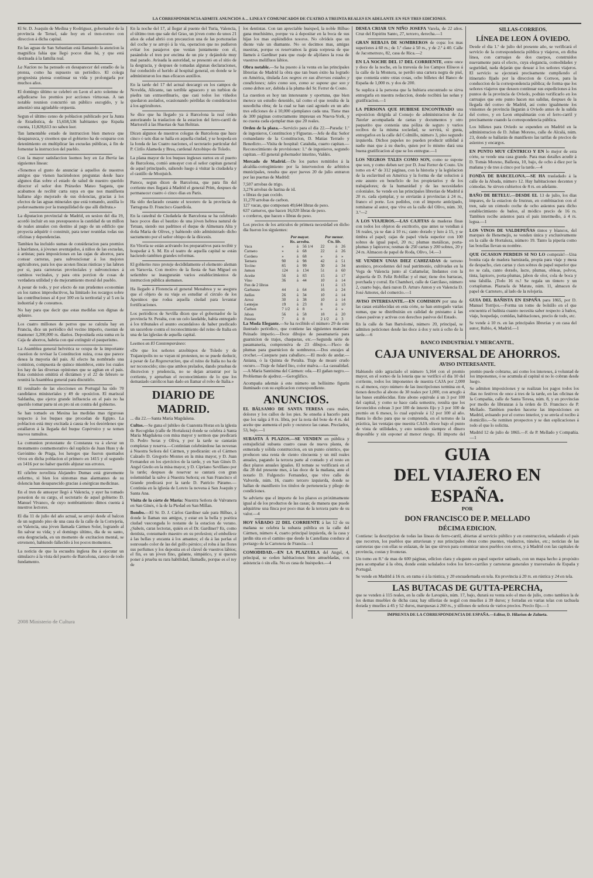LA CORRESPONDENCIA ADMITE ANUNCIOS A ... LINEA Y COMUNICADOS DE CUATRO A TREINTA REALES EN ADELANTE EN SUS TRES EDICIONES.
El Sr. D. Joaquin de Medina y Rodriguez, gobernador de la provincia de Teruel, sale hoy en el tren-correo con direccion á dicha capital.
En las aguas de San Sebastian está llamando la atencion la magnífica falúa que llegó pocos dias há, y que está destinada á la familia real.
La Nacion no ha pensado en desaparecer del estadio de la prensa, como ha supuesto un periódico. El colega progresista piensa continuar su vida y prolongarla por muchos años.
El domingo último se celebró en Leon el acto solemne de adjudicarse los premios por acciones virtuosas. A tan notable reunion concurrió un público escogido, y le amenizó una agradable orquesta.
Segun el último censo de poblacion publicado por la Junta de Estadística, de 15,658,536 habitantes que España cuenta, 11,828,613 no saben leer.
Tan lamentable estado de instruccion bien merece que desaparezca, y creemos que el gobierno ha de ocuparse con detenimiento en multiplicar las escuelas públicas, á fin de fomentar la instruccion del pueblo.
Con la mayor satisfaccion leemos hoy en La Iberia las siguientes líneas:
«Tenemos el gusto de anunciar á aquellos de nuestros amigos que vienen haciéndonos preguntas desde hace algunos dias sobre el estado de salud de nuestro querido director el señor don Práxedes Mateo Sagasta, que acabamos de recibir carta suya en que nos manifiesta hallarse algo mejorado de sus dolencias, gracias á los efectos de las aguas minerales que está tomando, auxilia lo poderosamente por la tranquilidad de que allí disfruta.»
La diputacion provincial de Madrid, en sesion del dia 19, acordó incluir en sus presupuestos la cantidad de un millon de reales anuales con destino al pago de un edificio que proyecta adquirir ó construir, para tener reunidas todas sus oficinas y dependencias.
Tambien ha incluido sumas de consideracion para premios á huérfanos, á jóvenes aventajados, á niños de las escuelas, á artistas; para imposiciones en las cajas de ahorros, para costear carreras, para subvencionar á los mejores agricultores, para los que acoten fincas rústicas y las labren por sí, para carreteras provinciales y subvenciones á caminos vecinales, y para otra porcion de cosas de verdadera utilidad y de mejoramiento moral del pueblo.
A pesar de todo, y por efecto de sus prudentes economías en los ramos improductivos, ha limitado los recargos sobre las contribuciones al 4 por 100 en la territorial y al 5 en la industrial y de consumos.
No hay para que decir que estas medidas son dignas de aplauso.
Los cuatro millones de perros que se calcula hay en Francia, dice un periódico del vecino imperio, cuestan de mantener 3,200,000 rs. diarios. Depositada esta suma en la Caja de ahorros, habria con qué extinguir el pauperismo.
La Asamblea general helvética se ocupa de la importante cuestion de revisar la Constitucion suiza, cosa que parece desea la mayoría del país. Al efecto ha nombrado una comision, compuesta de quince miembros, entre los cuales los hay de las diversas opiniones que se agitan en el país. Esta comision emitirá el dictámen y el 22 de febrero se reunirá la Asamblea general para discutirlo.
El resultado de las elecciones en Portugal ha sido 70 candidatos ministeriales y 49 de oposicion. El mariscal Saldanha, que ejerce grande influencia en el país no ha querido tomar parte ni en pro ni en contra del gobierno.
Se han tomado en Mesina las medidas mas rigurosas respecto á los buques que procedan de Egipto. La poblacion está muy excitada á causa de los desórdenes que estallaron á la llegada del buque Copérnico y se temen nuevos tumultos.
La comunion protestante de Constanza va á elevar un monumento conmemorativo del suplicio de Juan Huss y de Gerónimo de Praga, los hereges que fueron quemados vivos en dicha poblacion el primero en 1415 y el segundo en 1416 por no haber querido abjurar sus errores.
El célebre novelista Alejandro Dumas está gravemente enfermo, si bien los síntomas mas alarmantes de su dolencia han desaparecido gracias á enérgicas medicinas.
En el tren de anteayer llegó á Valencia, y ayer ha tomado posesion de su cargo, el secretario de aquel gobierno D. Manuel Vivanco, de cuyo nombramiento dimos cuenta á nuestros lectores.
El dia 11 de julio del año actual, se arrojó desde el balcon de un segundo piso de una casa de la calle de la Correjería, en Valencia, una jóven llamada Cármen Soler, logrando al fin salvar su vida; y el domingo último, dia de su santo, esta desgraciada, en un momento de excitacion mental, se envenenó, habiendo fallecido á los pocos momentos.
La noticia de que la escuadra inglesa iba á ejecutar un simulacro á la vista del puerto de Barcelona, carece de todo fundamento.
En la noche del 17, al llegar al puente del Turia, Valencia, el último tren que sale del Grao, un jóven como de unos 21 años de edad abrió con precaucion una de las portezuelas del coche y se arrojó á la vía, operacion que no pudieron evitar los pasajeros que venian juntamente con él, pasándole el tren por encima de un pie y dejándole muy mal parado. Avisada la autoridad, se presentó en el sitio de la desgracia, y despues de tomadas algunas declaraciones, fué conducido el herido al hospital general, en donde se le administraron los mas eficaces auxilios.
En la tarde del 17 del actual descargó en los campos de Novelda, Alicante, tan terrible aguacero y un turbion de piedra tan extraordinario, que casi todos los viñedos quedaron asolados, ocasionando pérdidas de consideracion á los agricultores.
Se dice que ha llegado ya á Barcelona la real órden autorizando la traslacion de la estacion del ferro-carril de Martorell á las Huertas de San Beltran.
Dicen algunos de nuestros colegas de Barcelona que hace cinco ó seis dias se halla en aquella ciudad, y se hospeda en la fonda de las Cuatro naciones, el secretario particular del P. Cirilo Alameda y Brea, cardenal Arzobispo de Toledo.
La plana mayor de los buques ingleses surtos en el puerto de Barcelona, comió anteayer con el señor capitan general de aquel principado, saliendo luego á visitar la ciudadela y el castillo de Monjuich.
Parece, segun dicen de Barcelona, que para fin del corriente mes llegará á Madrid el general Prim, despues de permanecer cuatro ó cinco dias en París.
Ha sido declarado cesante el tesorero de la provincia de Tarragona D. Francisco Guardiola.
En la catedral de Ciudadela de Barcelona se ha celebrado hace pocos dias el bautizo de una jóven hebrea natural de Tetuan, siendo sus padrinos el duque de Almenara Alta y doña María de Olives, y habiendo sido administrado dicho sacramento por el señor obispo de la diócesis.
En Vitoria se están activando los preparativos para recibir y hospedar á S. M. En el teatro de aquella capital se están haciendo tambien grandes reformas.
El gobierno ruso proteje decididamente el elemento aleman en Varsovia. Con motivo de la fiesta de San Miguel en setiembre se inaugurarán varios establecimientos de instruccion pública alemanes.
Ha llegado á Florencia el general Menabrea y se asegura que el objeto de su viaje es estudiar el círculo de los Apeninos que rodea aquella ciudad para levantar fortificaciones.
Los periódicos de Sevilla dicen que el gobernador de la provincia Sr. Peralta, con un celo laudable, habia entregado á los tribunales el asunto escandaloso de haber predicado un sacerdote contra el reconocimiento del reino de Italia en una de las iglesias de aquella capital.
Leemos en El Contemporáneo:
«De que los señores arzobispos de Toledo y de Trajanópolis no se vayan ni protesten, no se puede deducir, á pesar de La Regeneracion, que el reino de Italia no ha de ser reconocido; sino que ambos prelados, dando pruebas de discrecion y prudencia, no se dejan arrastrar por la corriente, y aprueban el reconocimiento de lo que los demasiado católicos han dado en llamar el robo de Italia.»
DIARIO DE MADRID.
... dia 22.—Santa María Magdalena.
Cultos.—Se gana el jubileo de Cuarenta Horas en la iglesia de Recogidas (calle de Hortaleza) donde se celebra á Santa María Magdalena con misa mayor y sermon que predicará D. Pedro Seras y Oliva, y por la tarde se cantarán completas y reserva.—Continúan celebrándose las novenas á Nuestra Señora del Cármen, y predicarán: en el Cármen Calzado D. Gregorio Montes en la misa mayor, y D. Juan Fernandez en los ejercicios de la tarde, y en San Ginés D. Angel Greño en la misa mayor, y D. Cipriano Sevillano por la tarde; despues de reservar se cantará con gran solemnidad la salve á Nuestra Señora; en San Francisco el Grande predicará por la tarde D. Patricio Páramo.—Continúa en la iglesia de Loreto la novena á San Joaquin y Santa Ana.
Visita de la córte de María: Nuestra Señora de Valvanera en San Ginés, ó la de la Piedad en San Millan.
Bombo.—El Sr. D. J. Cárlos Gardiner sale para Bilbao, á donde le llaman sus amigos, y estar en la bella y poética ciudad vascongada lo restante de la estacion de verano. ¿Sabeis, caras lectoras, quién es el Dr. Gardiner? Es, como dentista, consumado maestro en su profesion; el embellece á las bellas y encanta á los amantes; el da á las perlas el sonrosado color de las del golfo pérsico; el roba á las flores sus perfumes y los deposita en el clavel de vuestros lábios; el fin, es un jóven fino, galante, simpático, y si quereis poner á prueba su rara habilidad, llamadle, porque es el rey de
los dentistas. Con tan apreciable huésped, la noble Bilbao gana muchísimo, porque va á depositar en la boca de sus hijas los mas espléndidos tesoros. No olvideis que un diente vale un diamante. No os decimos mas, amigas nuestras, porque os reservamos la grata sorpresa de que llameis á Gardiner para que cuaje de aljófares la rosa de vuestros melifluos lábios.
Obra notable.—Se ha puesto á la venta en las principales librerías de Madrid la obra que tan buen éxito ha logrado en América, titulada Los negros en sus diversos estados y condiciones; tales como son, como se supone que son y como deben ser, debida á la pluma del Sr. Ferrer de Couto.
La cuestion es hoy tan interesante y oportuna, que bien merece un estudio detenido, tal como el que resulta de la susodicha obra; de la cual se han casi agotado en un año tres ediciones de á 10,000 ejemplares cada una. Tiene mas de 300 páginas correctamente impresas en Nueva-York, y no cuesta cada ejemplar mas que 20 reales.
Orden de la plaza.—Servicio para el dia 22.—Parada: 1.º de ingenieros, Constitucion y Figueras.—Jefe de dia: Señor comandante de la Constitucion, D. Matías Terrado y Benedicto.—Visita de hospital: Cataluña, cuarto capitan.—Reconocimiento de provisiones: 1.º de ingenieros, segundo capitan.—El general gobernador interino, Valdés.
Mercado de Madrid.—De los partes remitidos á la alcaldía-corregimiento por la intervencion de arbitrios municipales, resulta que ayer jueves 20 de julio entraron por las puertas de Madrid:
7,507 arrobas de trigo.
3,276 arrobas de harina de id.
» libras de pan cocido.
11,270 arrobas de carbon.
127 vacas, que componen 49,644 libras de peso.
637 carneros, que hacen 16,020 libras de peso.
» corderos, que hacen » libras de peso.
Los precios de los artículos de primera necesidad en dicho dia fueron los siguientes:
| | Por mayor. | | | Por menor. | | |
| --- | --- | --- | --- | --- | --- | --- |
| | Rs. arroba. | | | Cts. lib. | | |
| Vaca | » | á | 56 1/4 | 22 | á | 26 |
| Carnero | » | á | 68 | 22 | á | 26 |
| Cordero | » | á | 68 | » | á | » |
| Ternera | 90 | á | 98 | 42 | á | 51 |
| Tocino | 85 | á | 99 | 30 | á | 34 |
| Jamon | 124 | á | 134 | 51 | á | 60 |
| Aceite | 56 | á | 83 | 15 | á | 17 |
| Vino | 36 | á | 44 | 10 | á | 14 |
| Pan de 2 libras | | | | 11 | á | 13 |
| Garbanzo | 44 | á | 64 | 16 | á | 24 |
| Judías | 26 | á | 34 | 10 | á | 14 |
| Arroz | 30 | á | 38 | 10 | á | 14 |
| Lentejas | 19 | á | 23 | 8 | á | 10 |
| Carbon | 7 1/2 | á | 8 | » | á | » |
| Jabon | 56 | á | 58 | 18 | á | 20 |
| Patatas | 7 | á | 8 | 2 1/2 | á | 3 |
La Moda Elegante.—Se ha recibido el número 29 de este ilustrado periódico, que contiene las siguientes materias: Peinado imperio.—Doce dibujos de pasamanería para guarnicion de trajes, chaquetas, etc.—Segunda série de pasamanería, comprensiva de 23 dibujos.—Fleco de plumas para guarnicion de sombreros.—Dos encajes al crochet.—Casquete para caballero.—El modo de andar.—Aniana, ó la Quinta de Peralta. Traje de moaré crudo oscuro.—Traje de fulard liso, color malva.—La casualidad.—A María Santísima del Cármen: oda.—El gañan negro.—Problemas de ajedrez.—Geroglífico.
Acompaña además á este número un bellísimo figurin iluminado con su esplicacion correspondiente.
ANUNCIOS.
EL BÁLSAMO DE SANTA TERESA cura males, dolores y los callos de los pies. Se enseña á hacerlo para que los salga á 8 rs. libra, por la nota del bote de 4 rs. del aceite que aumenta el pelo y oscurece las canas. Preciados, 53, bajo.—1
SUBASTA Á PLAZOS.—SE VENDEN en pública y estrajudicial subasta cuatro casas de nueva planta, de esmerada y sólida construccion, en un punto céntrico, que producen una renta de ciento cincuenta y un mil reales anuales, pagando la tercera parte al contado y el resto en diez plazos anuales iguales. El remate se verificará en el dia 28 del presente mes, á las doce de la mañana, ante el notario D. Fulgencio Fernandez, que vive calle de Valverde, núm. 16, cuarto tercero izquierda, donde se hallan de manifiesto los títulos de pertenencia y pliego de condiciones.
Se advierte que el importe de los plazos es próximamente igual al de los productos de las casas; de manera que puede adquirirse una finca por poco mas de la tercera parte de su valor.—4
HOY SÁBADO 22 DEL CORRIENTE á las 12 de su mañana se celebra la subasta pública en la calle del Cármen, número 4, cuarto principal izquierda, de la casa y jardin sita en el camino que desde la Castellana conduce al portazgo de la Carretera de Francia.—1
COMODIDAD.—EN LA PLAZUELA del Angel, 4, principal, se ceden habitaciones bien amuebladas, con asistencia ó sin ella. No es casa de huéspedes.—4
DESEA CRIAR UN NIÑO JOSEFA Varela, de 22 años. Cruz del Espíritu Santo, 27, tercero, derecha.—1
GRAN REBAJA DE SOMBREROS de copa: los mas superiores á 60 rs.; de 1.ª clase á 50 rs., y de 2.ª á 40. Calle de Jacometrezo, 82, casa de Rica.—2
EN LA NOCHE DEL 17 DEL CORRIENTE, entre once y doce de la noche, en la travesía de los Campos Elíseos á la calle de la Montera, se perdió una cartera negra de piel, que contenia entre otras cosas, ocho billetes del Banco de España de 1,000 rs. y dos de 200.
Se suplica á la persona que la hubiera encontrado se sirva entregarla en nuestra redaccion, donde recibirá las señas y gratificacion.—1
LA PERSONA QUE HUBIESE ENCONTRADO una esposicion dirigida al Consejo de administracion de La Tutelar acompañada de cartas y documentos y otro paquetito que contenia una póliza de seguro y varios recibos de la misma sociedad, se servirá, si gusta, entregarlos en la calle del Colmillo, número 3, piso segundo izquierda. Dichos papeles no pueden producir utilidad á nadie mas que á su dueño, quien por lo mismo dará una buena gratificacion al que se los entregue.—1
LOS NEGROS TALES COMO SON, como se supone que son, y como deben ser: por D. José Ferrer de Couto. Un tomo en 4.º de 312 páginas, con la historia y la legislacion de la esclavitud en América y la forma de dar solucion á este asunto en beneficio de los propietarios y de los trabajadores; de la humanidad y de las necesidades coloniales. Se vende en las principales librerías de Madrid á 20 rs. cada ejemplar, y se enviarán á provincias á 24 rs., franco el porte. Los pedidos, con el importe anticipado, remítanse al autor, que vive en la calle del Olivo, núm. 30, 3.º—2
A LOS VIAJEROS.—LAS CAJITAS de maderas finas con todos los objetos de escritorio, que antes se vendian á 16 reales, ya se dan á 10 rs.; canto dorado y luto á 15, y se timbra el papel; cajas de papel vitela superior con 100 sobres de igual papel, 20 rs.; plumas metálicas, porta-plumas y lapiceros; resmas de 250 cartas y 200 sobres, 20 y 24 rs. Almacen de papel de Roda, Olivo, 14.—3
SE VENDEN UNAS DIEZ CAHIZADAS de terreno arenisco, procedentes del real patrimonio, cultivadas en la Vega de Valencia junto al Cañamelar, lindantes con la alquería de D. Feliz Robillac y el mar; tiene dos barracas, porchada y corral. En Chamberí, calle de Garcilaso, número 2, cuarto bajo, dará razon D. Arturo Anton y en Valencia D. José Amores, del comercio.—1
AVISO INTERESANTE.—EN COMISION por una de las casas establecidas en esta córte, se han entregado varias sumas, que se distribuirán en calidad de préstamo á las clases pasivas y activas con derechos pasivos del Estado.
En la calle de San Bartolomé, número 20, principal, se admiten peticiones desde las doce á dos y seis á ocho de la tarde.—6
SILLAS-CORREOS.
LÍNEA DE LEON Á OVIEDO.
Desde el dia 1.º de julio del presente año, se verificará el servicio de la correspondencia pública y viajeros, en dicha línea, con carruajes de dos cuerpos, construidos nuevamente para el efecto, cuya elegancia, comodidades y seguridad, nada dejarán que desear á los señores viajeros. El servicio se ejecutará precisamente cumpliendo el itinerario fijado por la direccion de Correos, para la conduccion de la correspondencia pública; de forma que los señores viajeros que deseen continuar sus espediciones á los puntos de la provincia de Oviedo, podrán verificarlo en los carruajes que este punto hacen sus salidas, despues de la llegada del correo de Madrid, así como igualmente los vinientes de provincia llegarán á Oviedo antes de la salida del correo, y en Leon empalmarán con el ferro-carril y precisamente cuando la correspondencia pública.
Los billetes para Oviedo se espenden en Madrid en la administracion de D. Julian Moreno, calle de Alcalá, núm. 23, donde se hallarán de manifiesto las tarifas de precios de asientos y encargos.
EN PUNTO MUY CÉNTRICO Y EN lo mejor de esta córte, se vende una casa grande. Para mas detalles acudir á D. Tomás Moreno, Ballesta, 10, bajo, de ocho á diez por la mañana y de tres á cinco por la tarde.—4
FONDA DE BARCELONA.—SE HA trasladado á la calle de la Abada, número 12. Hay habitaciones decentes y cómodas. Se sirven cubiertos de 8 rs. en adelante.
BAÑO DE BETELU.—DESDE EL 13 de julio, los dias impares, de la estacion de Irurzun, en combinacion con el tren, sale un cómodo coche de ocho asientos para dicho establecimiento de baños, al módico precio de 16 rs. Tambien recibe asientos para el país intermedio, á 4 rs. legua.—1
LOS VINOS DE VALDEPEÑAS tintos y blancos, del marqués de Benemejís, se venden única y exclusivamente en la calle de Hortaleza, número 19. Tanto la pipería como las botellas llevan su nombre.
QUE OCASION PERDEIS SI NO LO comprais!—Una bonita caja de madera barnizada, propia para viaje y mesa de despacho, cien cartas y cien sobres de papel superior que no se cala, canto dorado, lacre, plumas, obleas, polvos, tinta, lapicero, porta-plumas, jabon de olor, cola de boca y una falsilla. ¡Todo 16 rs.! Se regala un tintero y un cortaplumas. Plazuela de Matute, núm. 11, almacen de papel de Carretero, al lado de la relojería.
GUIA DEL BAÑISTA EN ESPAÑA para 1865, por D. Manuel Torrijos.—Forma un tomo de bolsillo en el que encuentra el bañista cuanto necesita saber respecto á baños, viaje, hospedaje, comidas, habitaciones, precio de todo, etc.
Se vende á 10 rs. en las principales librerías y en casa del autor, Rubio, 4, Madrid.—1
BANCO INDUSTRIAL Y MERCANTIL.
CAJA UNIVERSAL DE AHORROS.
AVISO INTERESANTE.
Habiendo sido agraciado el número 5,164 con el premio mayor, en el sorteo de la lotería que se verificó el dia 10 del corriente, todos los imponentes de nuestra CAJA por 2,000 rs. al menos, cuyo número de las inscripciones termina en 4, tienen derecho al abono de 30 reales por 1,000, con arreglo á las bases establecidas. Este abono equivale á un 3 por 100 del capital, y como se hace cada semestre, resulta que los favorecidos cobran 3 por 100 de interés fijo y 3 por 100 de premio en 6 meses, lo cual equivale á 12 por 100 al año. Basta lo dicho para que se comprenda, en el terreno de la práctica, las ventajas que nuestra CAJA ofrece bajo el punto de vista de utilidades, y esto teniendo siempre el dinero disponible y sin esponer al menor riesgo. El importe del premio puede cobrarse, así como los intereses, á voluntad de los imponentes, ó se acumula al capital si no lo cobran desde luego.
Se admiten imposiciones y se realizan los pagos todos los dias no festivos de once á tres de la tarde, en las oficinas de la Compañía, calle de Santa Teresa, núm. 8, y en provincias por medio de libranzas á la órden de D. Francisco de P. Mellado. Tambien pueden hacerse las imposiciones en Madrid, avisando por el correo interior, y se envia el recibo á domicilio.—Se remiten prospectos y se dan esplicaciones á todo el que lo solicita.
Madrid 12 de julio de 1865.—F. de P. Mellado y Compañía.—1
GUIA
DEL VIAJERO EN ESPAÑA.
POR
DON FRANCISCO DE P. MELLADO
DÉCIMA EDICION.
Contiene: la descripcion de todas las líneas de ferro-carril, abiertas al servicio público y en construccion, señalando el país que recorren, los pueblos que atraviesan y sus principales obras como puentes, viaductos, túneles, etc.; noticias de las carreteras que con ellas se enlazan, de las que sirven para comunicar unos pueblos con otros, y á Madrid con las capitales de provincia, costas y fronteras.
Un tomo en 8.º de mas de 600 páginas, edicion clara y elegante en papel superior satinado, con un mapa hecho á propósito para acompañar á la obra, donde están señalados todos los ferro-carriles y carreteras generales y trasversales de España y Portugal.
Se vende en Madrid á 16 rs. en rama ó á la rústica, y 20 encuadernada en tela. En provincia á 20 rs. en rústica y 24 en tela.
LAS BUTACAS DE GUTTA-PERCHA,
que se venden á 115 reales, en la calle de Lavapiés, núm. 17, bajo, durará su venta solo el mes de julio, como tambien la de los demas muebles de dicha casa; hay sillerías de nogal con muelles á 39 duros; y forradas en varias telas con tachuela dorada y muelles á 45 y 52 duros, marquesas á 260 rs., y sillones de señora de varios precios. Precio fijo.—1
IMPRENTA DE LA CORRESPONDENCIA DE ESPAÑA.—Editor, D. Hilarion de Zulueta.
2008 Ministerio de Cultura